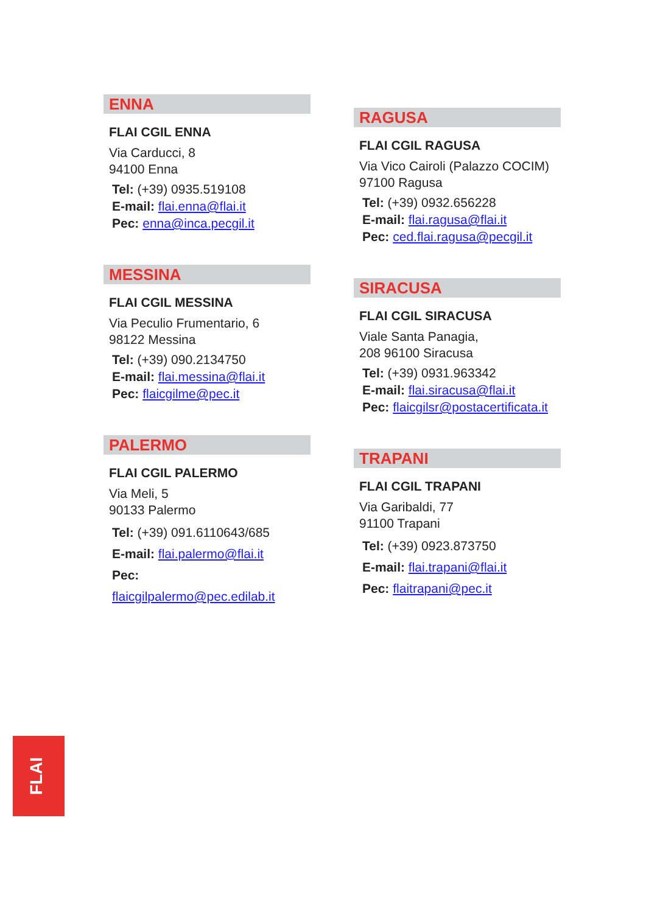ENNA
FLAI CGIL ENNA
Via Carducci, 8
94100 Enna
Tel: (+39) 0935.519108
E-mail: flai.enna@flai.it
Pec: enna@inca.pecgil.it
MESSINA
FLAI CGIL MESSINA
Via Peculio Frumentario, 6
98122 Messina
Tel: (+39) 090.2134750
E-mail: flai.messina@flai.it
Pec: flaicgilme@pec.it
PALERMO
FLAI CGIL PALERMO
Via Meli, 5
90133 Palermo
Tel: (+39) 091.6110643/685
E-mail: flai.palermo@flai.it
Pec: flaicgilpalermo@pec.edilab.it
RAGUSA
FLAI CGIL RAGUSA
Via Vico Cairoli (Palazzo COCIM)
97100 Ragusa
Tel: (+39) 0932.656228
E-mail: flai.ragusa@flai.it
Pec: ced.flai.ragusa@pecgil.it
SIRACUSA
FLAI CGIL SIRACUSA
Viale Santa Panagia,
208 96100 Siracusa
Tel: (+39) 0931.963342
E-mail: flai.siracusa@flai.it
Pec: flaicgilsr@postacertificata.it
TRAPANI
FLAI CGIL TRAPANI
Via Garibaldi, 77
91100 Trapani
Tel: (+39) 0923.873750
E-mail: flai.trapani@flai.it
Pec: flaitrapani@pec.it
FLAI